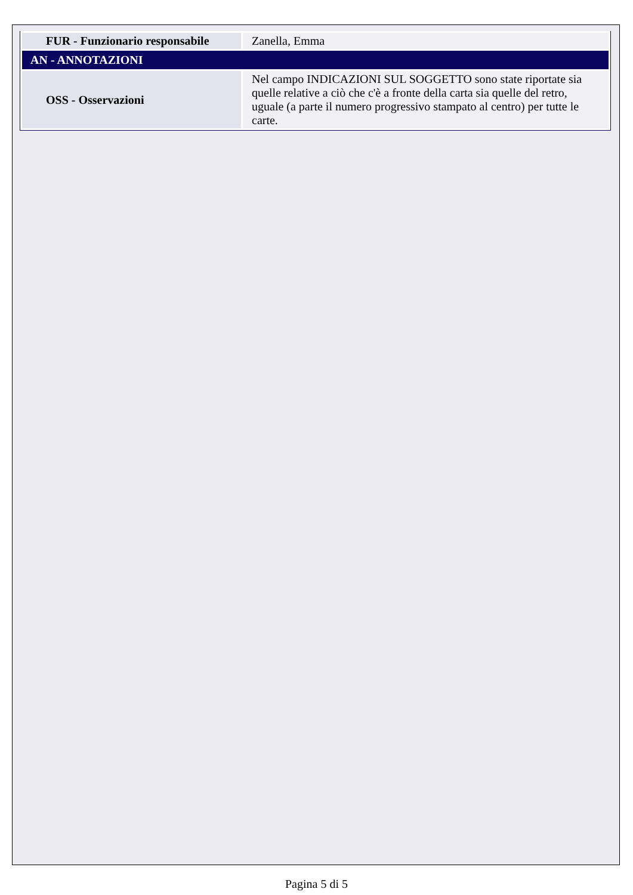| FUR - Funzionario responsabile | Zanella, Emma |
| AN - ANNOTAZIONI | |
| OSS - Osservazioni | Nel campo INDICAZIONI SUL SOGGETTO sono state riportate sia quelle relative a ciò che c'è a fronte della carta sia quelle del retro, uguale (a parte il numero progressivo stampato al centro) per tutte le carte. |
Pagina 5 di 5